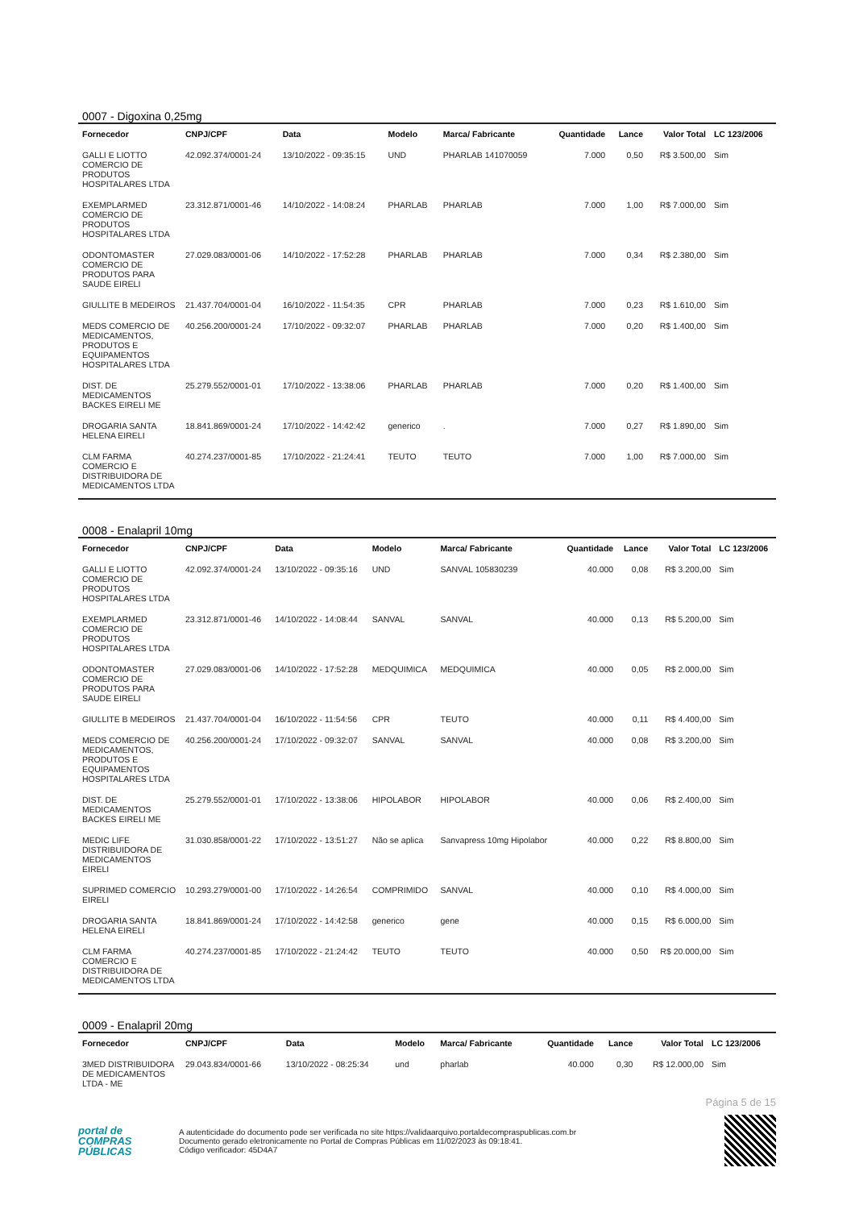0007 - Digoxina 0,25mg
| Fornecedor | CNPJ/CPF | Data | Modelo | Marca/ Fabricante | Quantidade | Lance | Valor Total | LC 123/2006 |
| --- | --- | --- | --- | --- | --- | --- | --- | --- |
| GALLI E LIOTTO COMERCIO DE PRODUTOS HOSPITALARES LTDA | 42.092.374/0001-24 | 13/10/2022 - 09:35:15 | UND | PHARLAB 141070059 | 7.000 | 0,50 | R$ 3.500,00 | Sim |
| EXEMPLARMED COMERCIO DE PRODUTOS HOSPITALARES LTDA | 23.312.871/0001-46 | 14/10/2022 - 14:08:24 | PHARLAB | PHARLAB | 7.000 | 1,00 | R$ 7.000,00 | Sim |
| ODONTOMASTER COMERCIO DE PRODUTOS PARA SAUDE EIRELI | 27.029.083/0001-06 | 14/10/2022 - 17:52:28 | PHARLAB | PHARLAB | 7.000 | 0,34 | R$ 2.380,00 | Sim |
| GIULLITE B MEDEIROS | 21.437.704/0001-04 | 16/10/2022 - 11:54:35 | CPR | PHARLAB | 7.000 | 0,23 | R$ 1.610,00 | Sim |
| MEDS COMERCIO DE MEDICAMENTOS, PRODUTOS E EQUIPAMENTOS HOSPITALARES LTDA | 40.256.200/0001-24 | 17/10/2022 - 09:32:07 | PHARLAB | PHARLAB | 7.000 | 0,20 | R$ 1.400,00 | Sim |
| DIST. DE MEDICAMENTOS BACKES EIRELI ME | 25.279.552/0001-01 | 17/10/2022 - 13:38:06 | PHARLAB | PHARLAB | 7.000 | 0,20 | R$ 1.400,00 | Sim |
| DROGARIA SANTA HELENA EIRELI | 18.841.869/0001-24 | 17/10/2022 - 14:42:42 | generico | . | 7.000 | 0,27 | R$ 1.890,00 | Sim |
| CLM FARMA COMERCIO E DISTRIBUIDORA DE MEDICAMENTOS LTDA | 40.274.237/0001-85 | 17/10/2022 - 21:24:41 | TEUTO | TEUTO | 7.000 | 1,00 | R$ 7.000,00 | Sim |
0008 - Enalapril 10mg
| Fornecedor | CNPJ/CPF | Data | Modelo | Marca/ Fabricante | Quantidade | Lance | Valor Total | LC 123/2006 |
| --- | --- | --- | --- | --- | --- | --- | --- | --- |
| GALLI E LIOTTO COMERCIO DE PRODUTOS HOSPITALARES LTDA | 42.092.374/0001-24 | 13/10/2022 - 09:35:16 | UND | SANVAL 105830239 | 40.000 | 0,08 | R$ 3.200,00 | Sim |
| EXEMPLARMED COMERCIO DE PRODUTOS HOSPITALARES LTDA | 23.312.871/0001-46 | 14/10/2022 - 14:08:44 | SANVAL | SANVAL | 40.000 | 0,13 | R$ 5.200,00 | Sim |
| ODONTOMASTER COMERCIO DE PRODUTOS PARA SAUDE EIRELI | 27.029.083/0001-06 | 14/10/2022 - 17:52:28 | MEDQUIMICA | MEDQUIMICA | 40.000 | 0,05 | R$ 2.000,00 | Sim |
| GIULLITE B MEDEIROS | 21.437.704/0001-04 | 16/10/2022 - 11:54:56 | CPR | TEUTO | 40.000 | 0,11 | R$ 4.400,00 | Sim |
| MEDS COMERCIO DE MEDICAMENTOS, PRODUTOS E EQUIPAMENTOS HOSPITALARES LTDA | 40.256.200/0001-24 | 17/10/2022 - 09:32:07 | SANVAL | SANVAL | 40.000 | 0,08 | R$ 3.200,00 | Sim |
| DIST. DE MEDICAMENTOS BACKES EIRELI ME | 25.279.552/0001-01 | 17/10/2022 - 13:38:06 | HIPOLABOR | HIPOLABOR | 40.000 | 0,06 | R$ 2.400,00 | Sim |
| MEDIC LIFE DISTRIBUIDORA DE MEDICAMENTOS EIRELI | 31.030.858/0001-22 | 17/10/2022 - 13:51:27 | Não se aplica | Sanvapress 10mg Hipolabor | 40.000 | 0,22 | R$ 8.800,00 | Sim |
| SUPRIMED COMERCIO EIRELI | 10.293.279/0001-00 | 17/10/2022 - 14:26:54 | COMPRIMIDO | SANVAL | 40.000 | 0,10 | R$ 4.000,00 | Sim |
| DROGARIA SANTA HELENA EIRELI | 18.841.869/0001-24 | 17/10/2022 - 14:42:58 | generico | gene | 40.000 | 0,15 | R$ 6.000,00 | Sim |
| CLM FARMA COMERCIO E DISTRIBUIDORA DE MEDICAMENTOS LTDA | 40.274.237/0001-85 | 17/10/2022 - 21:24:42 | TEUTO | TEUTO | 40.000 | 0,50 | R$ 20.000,00 | Sim |
0009 - Enalapril 20mg
| Fornecedor | CNPJ/CPF | Data | Modelo | Marca/ Fabricante | Quantidade | Lance | Valor Total | LC 123/2006 |
| --- | --- | --- | --- | --- | --- | --- | --- | --- |
| 3MED DISTRIBUIDORA DE MEDICAMENTOS LTDA - ME | 29.043.834/0001-66 | 13/10/2022 - 08:25:34 | und | pharlab | 40.000 | 0,30 | R$ 12.000,00 | Sim |
Página 5 de 15
portal de
COMPRAS
PÚBLICAS
A autenticidade do documento pode ser verificada no site https://validaarquivo.portaldecompraspublicas.com.br
Documento gerado eletronicamente no Portal de Compras Públicas em 11/02/2023 às 09:18:41.
Código verificador: 45D4A7